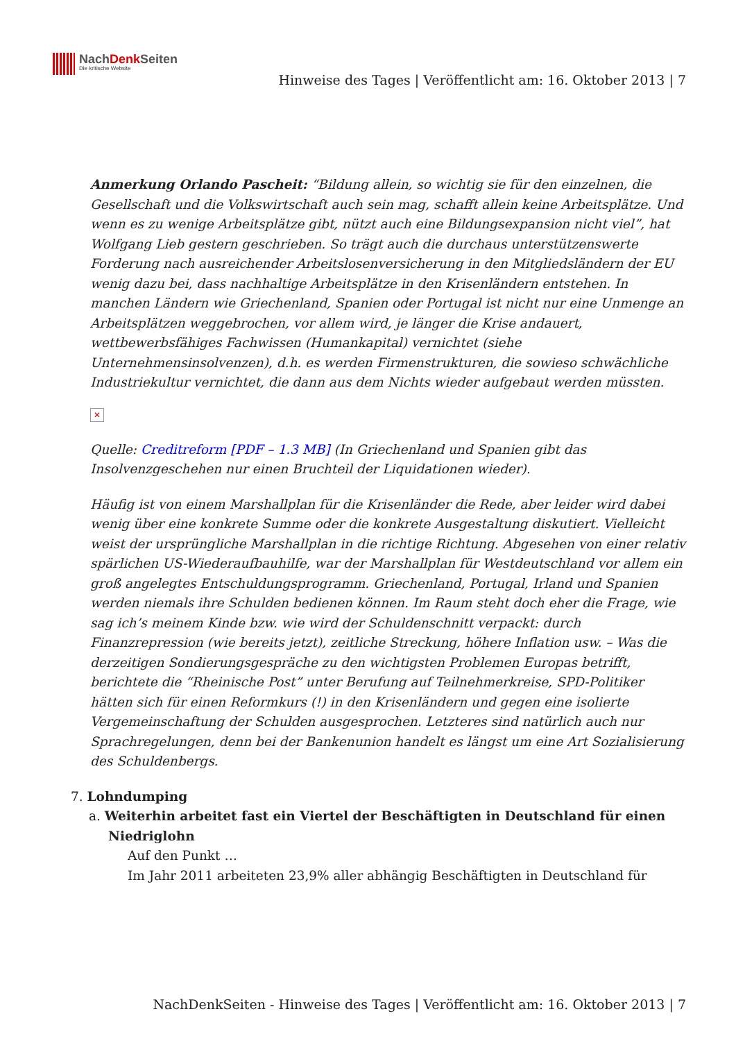NachDenk Seiten
Die kritische Website
Hinweise des Tages | Veröffentlicht am: 16. Oktober 2013 | 7
Anmerkung Orlando Pascheit: “Bildung allein, so wichtig sie für den einzelnen, die Gesellschaft und die Volkswirtschaft auch sein mag, schafft allein keine Arbeitsplätze. Und wenn es zu wenige Arbeitsplätze gibt, nützt auch eine Bildungsexpansion nicht viel”, hat Wolfgang Lieb gestern geschrieben. So trägt auch die durchaus unterstützenswerte Forderung nach ausreichender Arbeitslosenversicherung in den Mitgliedsländern der EU wenig dazu bei, dass nachhaltige Arbeitsplätze in den Krisenländern entstehen. In manchen Ländern wie Griechenland, Spanien oder Portugal ist nicht nur eine Unmenge an Arbeitsplätzen weggebrochen, vor allem wird, je länger die Krise andauert, wettbewerbsfähiges Fachwissen (Humankapital) vernichtet (siehe Unternehmensinsolvenzen), d.h. es werden Firmenstrukturen, die sowieso schwächliche Industriekultur vernichtet, die dann aus dem Nichts wieder aufgebaut werden müssten.
✕
Quelle: Creditreform [PDF – 1.3 MB] (In Griechenland und Spanien gibt das Insolvenzgeschehen nur einen Bruchteil der Liquidationen wieder).
Häufig ist von einem Marshallplan für die Krisenländer die Rede, aber leider wird dabei wenig über eine konkrete Summe oder die konkrete Ausgestaltung diskutiert. Vielleicht weist der ursprüngliche Marshallplan in die richtige Richtung. Abgesehen von einer relativ spärlichen US-Wiederaufbauhilfe, war der Marshallplan für Westdeutschland vor allem ein groß angelegtes Entschuldungsprogramm. Griechenland, Portugal, Irland und Spanien werden niemals ihre Schulden bedienen können. Im Raum steht doch eher die Frage, wie sag ich’s meinem Kinde bzw. wie wird der Schuldenschnitt verpackt: durch Finanzrepression (wie bereits jetzt), zeitliche Streckung, höhere Inflation usw. – Was die derzeitigen Sondierungsgespräche zu den wichtigsten Problemen Europas betrifft, berichtete die “Rheinische Post” unter Berufung auf Teilnehmerkreise, SPD-Politiker hätten sich für einen Reformkurs (!) in den Krisenländern und gegen eine isolierte Vergemeinschaftung der Schulden ausgesprochen. Letzteres sind natürlich auch nur Sprachregelungen, denn bei der Bankenunion handelt es längst um eine Art Sozialisierung des Schuldenbergs.
7. Lohndumping
a. Weiterhin arbeitet fast ein Viertel der Beschäftigten in Deutschland für einen Niedriglohn
Auf den Punkt …
Im Jahr 2011 arbeiteten 23,9% aller abhängig Beschäftigten in Deutschland für
NachDenkSeiten - Hinweise des Tages | Veröffentlicht am: 16. Oktober 2013 | 7